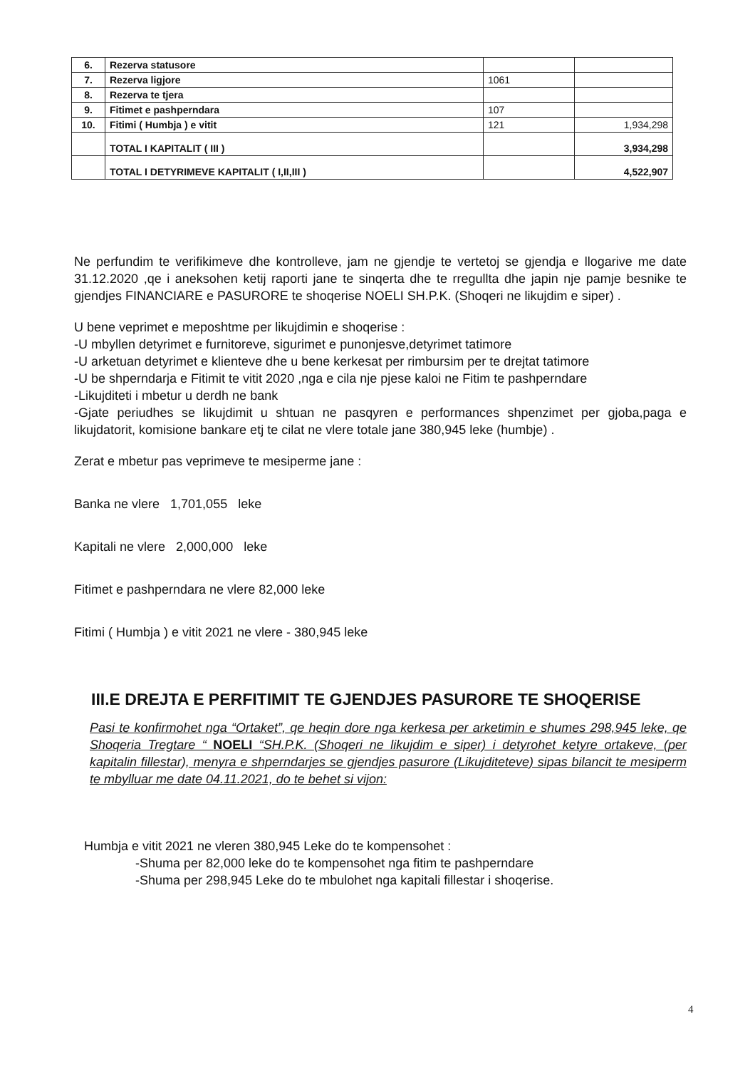| 6. | Rezerva statusore | | |
| 7. | Rezerva ligjore | 1061 | |
| 8. | Rezerva te tjera | | |
| 9. | Fitimet e pashperndara | 107 | |
| 10. | Fitimi ( Humbja ) e vitit | 121 | 1,934,298 |
| | TOTAL I KAPITALIT ( III ) | | 3,934,298 |
| | TOTAL I DETYRIMEVE KAPITALIT ( I,II,III ) | | 4,522,907 |
Ne perfundim te verifikimeve dhe kontrolleve, jam ne gjendje te vertetoj se gjendja e llogarive me date 31.12.2020 ,qe i aneksohen ketij raporti jane te sinqerta dhe te rregullta dhe japin nje pamje besnike te gjendjes FINANCIARE e PASURORE te shoqerise NOELI SH.P.K. (Shoqeri ne likujdim e siper) .
U bene veprimet e meposhtme per likujdimin e shoqerise :
-U mbyllen detyrimet e furnitoreve, sigurimet e punonjesve,detyrimet tatimore
-U arketuan detyrimet e klienteve dhe u bene kerkesat per rimbursim per te drejtat tatimore
-U be shperndarja e Fitimit te vitit 2020 ,nga e cila nje pjese kaloi ne Fitim te pashperndare
-Likujditeti i mbetur u derdh ne bank
-Gjate periudhes se likujdimit u shtuan ne pasqyren e performances shpenzimet per gjoba,paga e likujdatorit, komisione bankare etj te cilat ne vlere totale jane 380,945 leke (humbje) .
Zerat e mbetur pas veprimeve te mesiperme jane :
Banka ne vlere 1,701,055 leke
Kapitali ne vlere 2,000,000 leke
Fitimet e pashperndara ne vlere 82,000 leke
Fitimi ( Humbja ) e vitit 2021 ne vlere - 380,945 leke
III.E DREJTA E PERFITIMIT TE GJENDJES PASURORE TE SHOQERISE
Pasi te konfirmohet nga “Ortaket”, qe heqin dore nga kerkesa per arketimin e shumes 298,945 leke, qe Shoqeria Tregtare “ NOELI “SH.P.K. (Shoqeri ne likujdim e siper) i detyrohet ketyre ortakeve, (per kapitalin fillestar), menyra e shperndarjes se gjendjes pasurore (Likujditeteve) sipas bilancit te mesiperm te mbylluar me date 04.11.2021, do te behet si vijon:
Humbja e vitit 2021 ne vleren 380,945 Leke do te kompensohet :
-Shuma per 82,000 leke do te kompensohet nga fitim te pashperndare
-Shuma per 298,945 Leke do te mbulohet nga kapitali fillestar i shoqerise.
4